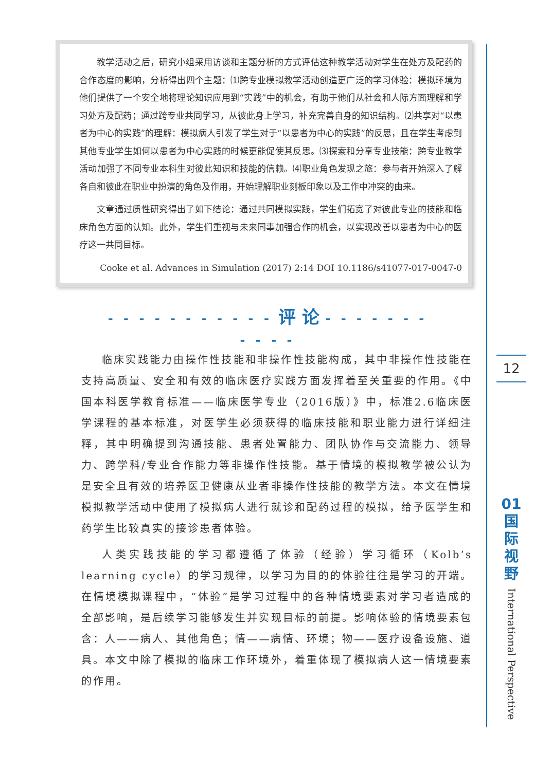教学活动之后，研究小组采用访谈和主题分析的方式评估这种教学活动对学生在处方及配药的合作态度的影响，分析得出四个主题：⑴跨专业模拟教学活动创造更广泛的学习体验：模拟环境为他们提供了一个安全地将理论知识应用到“实践”中的机会，有助于他们从社会和人际方面理解和学习处方及配药；通过跨专业共同学习，从彼此身上学习，补充完善自身的知识结构。⑵共享对“以患者为中心的实践”的理解：模拟病人引发了学生对于“以患者为中心的实践”的反思，且在学生考虑到其他专业学生如何以患者为中心实践的时候更能促使其反思。⑶探索和分享专业技能：跨专业教学活动加强了不同专业本科生对彼此知识和技能的信赖。⑷职业角色发现之旅：参与者开始深入了解各自和彼此在职业中扮演的角色及作用，开始理解职业刻板印象以及工作中冲突的由来。
文章通过质性研究得出了如下结论：通过共同模拟实践，学生们拓宽了对彼此专业的技能和临床角色方面的认知。此外，学生们重视与未来同事加强合作的机会，以实现改善以患者为中心的医疗这一共同目标。
Cooke et al. Advances in Simulation (2017) 2:14 DOI 10.1186/s41077-017-0047-0
- - - - - - - - - - - 评 论 - - - - - - - - - - -
临床实践能力由操作性技能和非操作性技能构成，其中非操作性技能在支持高质量、安全和有效的临床医疗实践方面发挥着至关重要的作用。《中国本科医学教育标准——临床医学专业（2016版）》中，标准2.6临床医学课程的基本标准，对医学生必须获得的临床技能和职业能力进行详细注释，其中明确提到沟通技能、患者处置能力、团队协作与交流能力、领导力、跨学科/专业合作能力等非操作性技能。基于情境的模拟教学被公认为是安全且有效的培养医卫健康从业者非操作性技能的教学方法。本文在情境模拟教学活动中使用了模拟病人进行就诊和配药过程的模拟，给予医学生和药学生比较真实的接诊患者体验。
人类实践技能的学习都遵循了体验（经验）学习循环（Kolb’s learning cycle）的学习规律，以学习为目的的体验往往是学习的开端。在情境模拟课程中，“体验”是学习过程中的各种情境要素对学习者造成的全部影响，是后续学习能够发生并实现目标的前提。影响体验的情境要素包含：人——病人、其他角色；情——病情、环境；物——医疗设备设施、道具。本文中除了模拟的临床工作环境外，着重体现了模拟病人这一情境要素的作用。
12
01
国
际
视
野
International Perspective